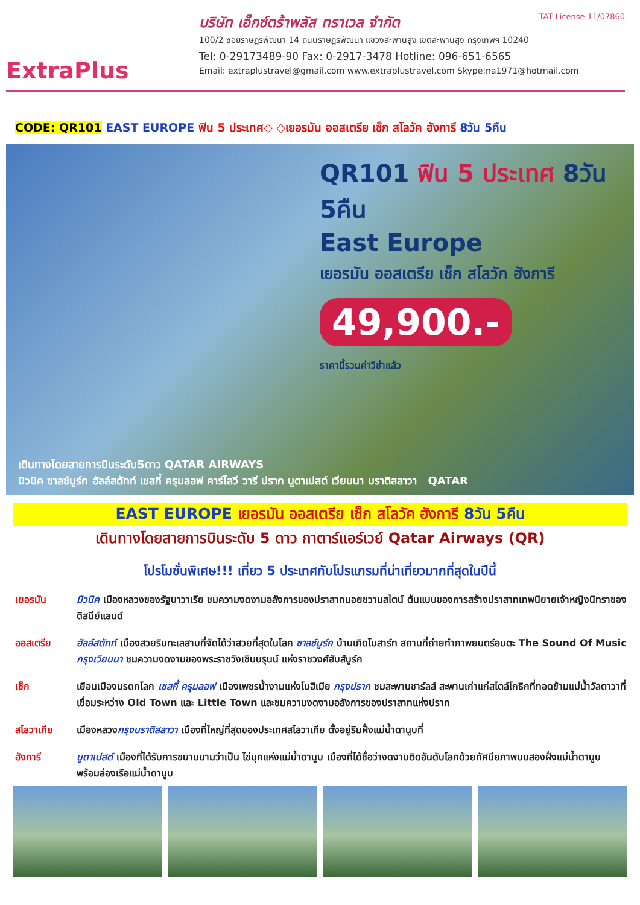ExtraPlus
TAT License 11/07860
บริษัท เอ็กซ์ตร้าพลัส ทราเวล จำกัด
100/2 ซอยราษฎรพัฒนา 14 ถนนราษฎรพัฒนา แขวงสะพานสูง เขตสะพานสูง กรุงเทพฯ 10240
Tel: 0-29173489-90 Fax: 0-2917-3478 Hotline: 096-651-6565
Email: extraplustravel@gmail.com www.extraplustravel.com Skype:na1971@hotmail.com
CODE: QR101 EAST EUROPE ฟิน 5 ประเทศ◇ ◇เยอรมัน ออสเตรีย เช็ก สโลวัค ฮังการี 8วัน 5คืน
QR101 ฟิน 5 ประเทศ 8วัน 5คืน
East Europe
เยอรมัน ออสเตรีย เช็ก สโลวัก ฮังการี
49,900.-
ราคานี้รวมค่าวีซ่าแล้ว
เดินทางโดยสายการบินระดับ5ดาว QATAR AIRWAYS
มิวนิค ซาลซ์บูร์ก ฮัลล์สตัทท์ เชสกี้ ครุมลอฟ คาร์โลวี วารี ปราก บูดาเปสต์ เวียนนา บราติสลาวา QATAR
EAST EUROPE เยอรมัน ออสเตรีย เช็ก สโลวัค ฮังการี 8วัน 5คืน
เดินทางโดยสายการบินระดับ 5 ดาว กาตาร์แอร์เวย์ Qatar Airways (QR)
โปรโมชั่นพิเศษ!!! เที่ยว 5 ประเทศกับโปรแกรมที่น่าเที่ยวมากที่สุดในปีนี้
เยอรมัน มิวนิค เมืองหลวงของรัฐบาวาเรีย ชมความงดงามอลังการของปราสาทนอยชวานสไตน์ ต้นแบบของการสร้างปราสาทเทพนิยายเจ้าหญิงนิทราของดิสนีย์แลนด์
ออสเตรีย ฮัลล์สตัทท์ เมืองสวยริมทะเลสาบที่จัดได้ว่าสวยที่สุดในโลก ซาลซ์บูร์ก บ้านเกิดโมสาร์ท สถานที่ถ่ายทำภาพยนตร์อมตะ The Sound Of Music กรุงเวียนนา ชมความงดงามของพระราชวังเชินบรุนน์ แห่งราชวงศ์ฮับส์บูร์ก
เช็ก เยือนเมืองมรดกโลก เชสกี้ ครุมลอฟ เมืองเพชรน้ำงามแห่งโบฮีเมีย กรุงปราก ชมสะพานชาร์ลส์ สะพานเก่าแก่สไตล์โกธิกที่ทอดข้ามแม่น้ำวัลตาวาที่เชื่อมระหว่าง Old Town และ Little Town และชมความงดงามอลังการของปราสาทแห่งปราก
สโลวาเกีย เมืองหลวงกรุงบราติสลาวา เมืองที่ใหญ่ที่สุดของประเทศสโลวาเกีย ตั้งอยู่ริมฝั่งแม่น้ำดานูบที่
ฮังการี บูดาเปสต์ เมืองที่ได้รับการขนานนามว่าเป็น ไข่มุกแห่งแม่น้ำดานูบ เมืองที่ได้ชื่อว่างดงามติดอันดับโลกด้วยทัศนียภาพบนสองฝั่งแม่น้ำดานูบ พร้อมล่องเรือแม่น้ำดานูบ